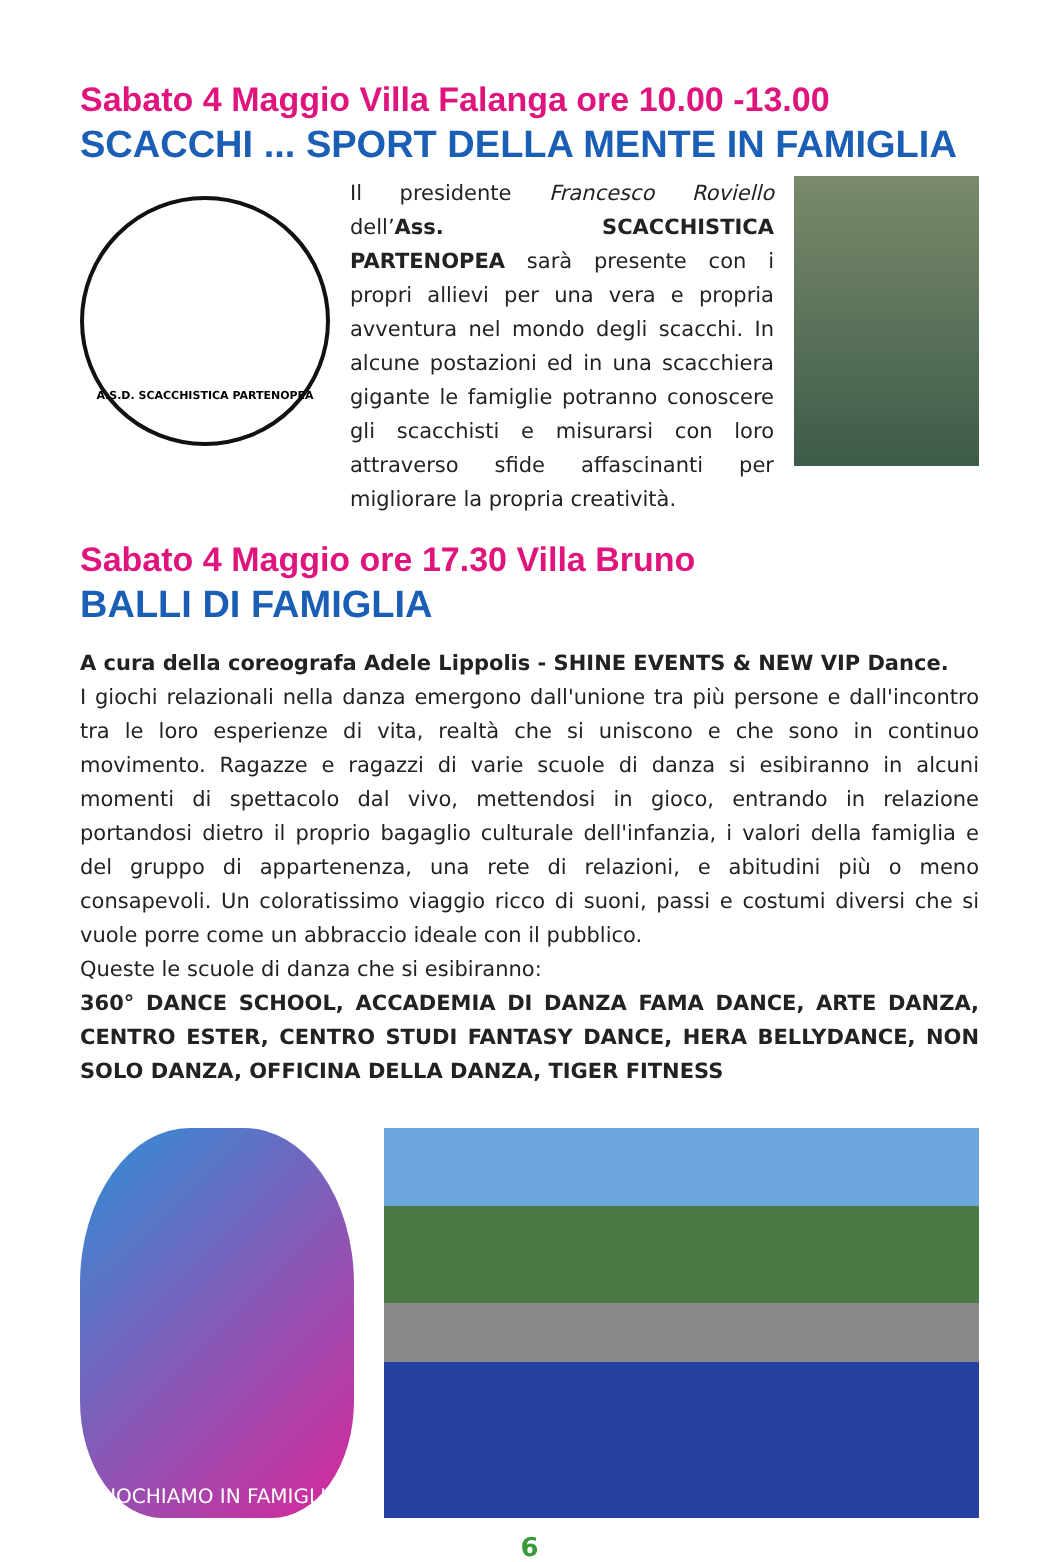Sabato 4 Maggio Villa Falanga ore 10.00 -13.00
SCACCHI ... SPORT DELLA MENTE IN FAMIGLIA
A.S.D. SCACCHISTICA PARTENOPEA
Il presidente Francesco Roviello dell’Ass. SCACCHISTICA PARTENOPEA sarà presente con i propri allievi per una vera e propria avventura nel mondo degli scacchi. In alcune postazioni ed in una scacchiera gigante le famiglie potranno conoscere gli scacchisti e misurarsi con loro attraverso sfide affascinanti per migliorare la propria creatività.
Sabato 4 Maggio ore 17.30 Villa Bruno
BALLI DI FAMIGLIA
A cura della coreografa Adele Lippolis - SHINE EVENTS & NEW VIP Dance.
I giochi relazionali nella danza emergono dall'unione tra più persone e dall'incontro tra le loro esperienze di vita, realtà che si uniscono e che sono in continuo movimento. Ragazze e ragazzi di varie scuole di danza si esibiranno in alcuni momenti di spettacolo dal vivo, mettendosi in gioco, entrando in relazione portandosi dietro il proprio bagaglio culturale dell'infanzia, i valori della famiglia e del gruppo di appartenenza, una rete di relazioni, e abitudini più o meno consapevoli. Un coloratissimo viaggio ricco di suoni, passi e costumi diversi che si vuole porre come un abbraccio ideale con il pubblico.
Queste le scuole di danza che si esibiranno:
360° DANCE SCHOOL, ACCADEMIA DI DANZA FAMA DANCE, ARTE DANZA, CENTRO ESTER, CENTRO STUDI FANTASY DANCE, HERA BELLYDANCE, NON SOLO DANZA, OFFICINA DELLA DANZA, TIGER FITNESS
GIOCHIAMO IN FAMIGLIA
6